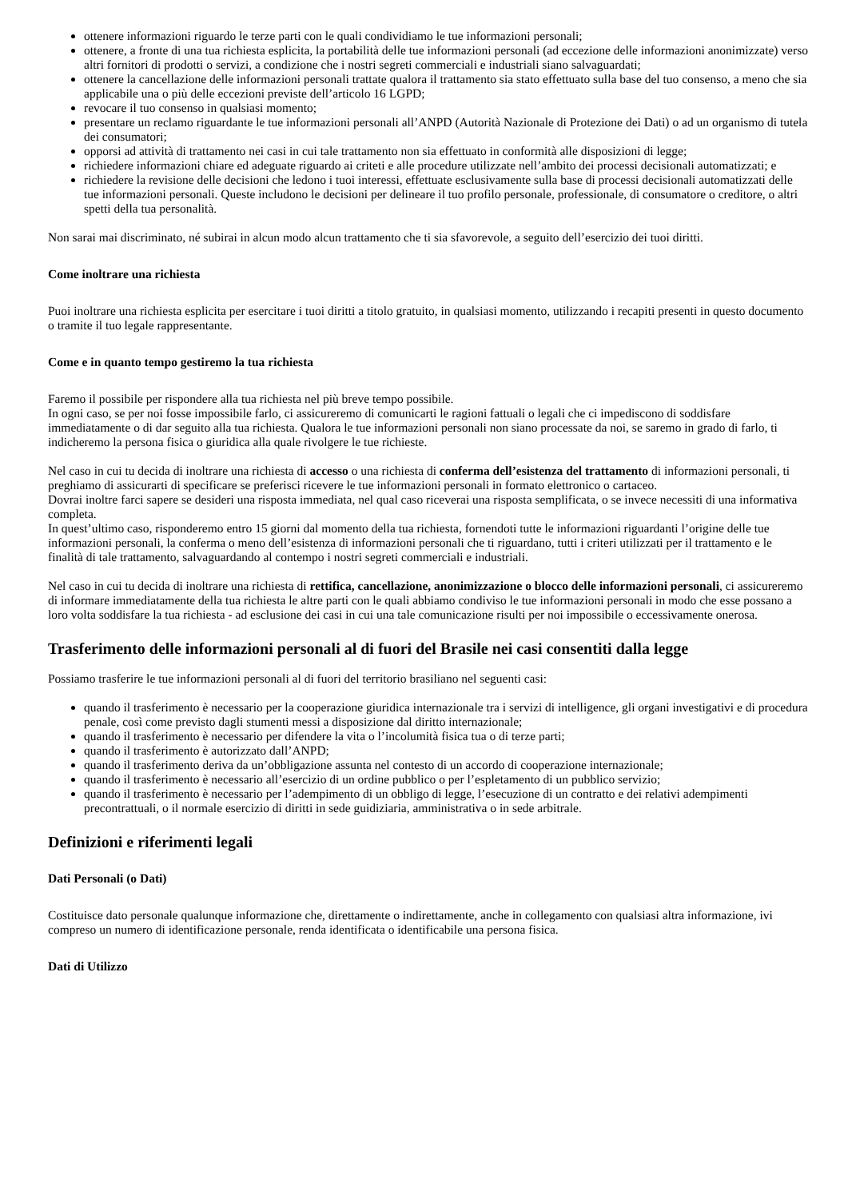ottenere informazioni riguardo le terze parti con le quali condividiamo le tue informazioni personali;
ottenere, a fronte di una tua richiesta esplicita, la portabilità delle tue informazioni personali (ad eccezione delle informazioni anonimizzate) verso altri fornitori di prodotti o servizi, a condizione che i nostri segreti commerciali e industriali siano salvaguardati;
ottenere la cancellazione delle informazioni personali trattate qualora il trattamento sia stato effettuato sulla base del tuo consenso, a meno che sia applicabile una o più delle eccezioni previste dell’articolo 16 LGPD;
revocare il tuo consenso in qualsiasi momento;
presentare un reclamo riguardante le tue informazioni personali all’ANPD (Autorità Nazionale di Protezione dei Dati) o ad un organismo di tutela dei consumatori;
opporsi ad attività di trattamento nei casi in cui tale trattamento non sia effettuato in conformità alle disposizioni di legge;
richiedere informazioni chiare ed adeguate riguardo ai criteti e alle procedure utilizzate nell’ambito dei processi decisionali automatizzati; e
richiedere la revisione delle decisioni che ledono i tuoi interessi, effettuate esclusivamente sulla base di processi decisionali automatizzati delle tue informazioni personali. Queste includono le decisioni per delineare il tuo profilo personale, professionale, di consumatore o creditore, o altri spetti della tua personalità.
Non sarai mai discriminato, né subirai in alcun modo alcun trattamento che ti sia sfavorevole, a seguito dell’esercizio dei tuoi diritti.
Come inoltrare una richiesta
Puoi inoltrare una richiesta esplicita per esercitare i tuoi diritti a titolo gratuito, in qualsiasi momento, utilizzando i recapiti presenti in questo documento o tramite il tuo legale rappresentante.
Come e in quanto tempo gestiremo la tua richiesta
Faremo il possibile per rispondere alla tua richiesta nel più breve tempo possibile.
In ogni caso, se per noi fosse impossibile farlo, ci assicureremo di comunicarti le ragioni fattuali o legali che ci impediscono di soddisfare immediatamente o di dar seguito alla tua richiesta. Qualora le tue informazioni personali non siano processate da noi, se saremo in grado di farlo, ti indicheremo la persona fisica o giuridica alla quale rivolgere le tue richieste.
Nel caso in cui tu decida di inoltrare una richiesta di accesso o una richiesta di conferma dell’esistenza del trattamento di informazioni personali, ti preghiamo di assicurarti di specificare se preferisci ricevere le tue informazioni personali in formato elettronico o cartaceo.
Dovrai inoltre farci sapere se desideri una risposta immediata, nel qual caso riceverai una risposta semplificata, o se invece necessiti di una informativa completa.
In quest’ultimo caso, risponderemo entro 15 giorni dal momento della tua richiesta, fornendoti tutte le informazioni riguardanti l’origine delle tue informazioni personali, la conferma o meno dell’esistenza di informazioni personali che ti riguardano, tutti i criteri utilizzati per il trattamento e le finalità di tale trattamento, salvaguardando al contempo i nostri segreti commerciali e industriali.
Nel caso in cui tu decida di inoltrare una richiesta di rettifica, cancellazione, anonimizzazione o blocco delle informazioni personali, ci assicureremo di informare immediatamente della tua richiesta le altre parti con le quali abbiamo condiviso le tue informazioni personali in modo che esse possano a loro volta soddisfare la tua richiesta - ad esclusione dei casi in cui una tale comunicazione risulti per noi impossibile o eccessivamente onerosa.
Trasferimento delle informazioni personali al di fuori del Brasile nei casi consentiti dalla legge
Possiamo trasferire le tue informazioni personali al di fuori del territorio brasiliano nel seguenti casi:
quando il trasferimento è necessario per la cooperazione giuridica internazionale tra i servizi di intelligence, gli organi investigativi e di procedura penale, così come previsto dagli stumenti messi a disposizione dal diritto internazionale;
quando il trasferimento è necessario per difendere la vita o l’incolumità fisica tua o di terze parti;
quando il trasferimento è autorizzato dall’ANPD;
quando il trasferimento deriva da un’obbligazione assunta nel contesto di un accordo di cooperazione internazionale;
quando il trasferimento è necessario all’esercizio di un ordine pubblico o per l’espletamento di un pubblico servizio;
quando il trasferimento è necessario per l’adempimento di un obbligo di legge, l’esecuzione di un contratto e dei relativi adempimenti precontrattuali, o il normale esercizio di diritti in sede guidiziaria, amministrativa o in sede arbitrale.
Definizioni e riferimenti legali
Dati Personali (o Dati)
Costituisce dato personale qualunque informazione che, direttamente o indirettamente, anche in collegamento con qualsiasi altra informazione, ivi compreso un numero di identificazione personale, renda identificata o identificabile una persona fisica.
Dati di Utilizzo